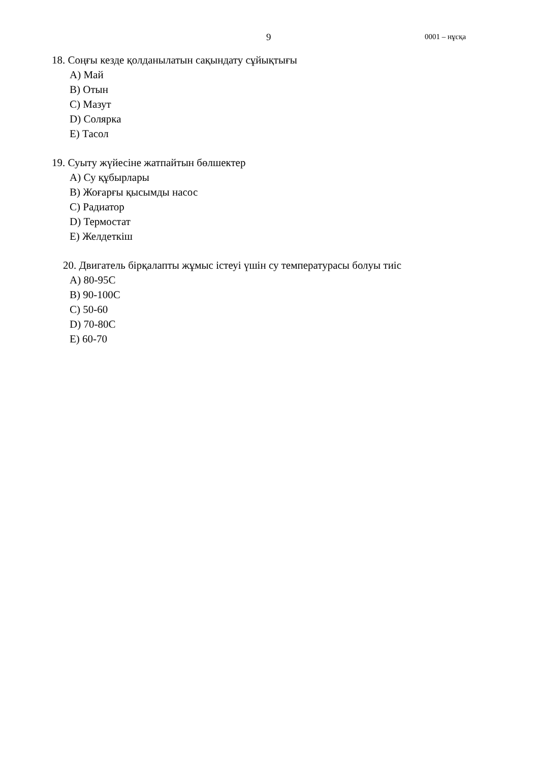9 0001 – нұсқа
18. Соңғы кезде қолданылатын сақындату сұйықтығы
A) Май
B) Отын
C) Мазут
D) Солярка
E) Тасол
19. Суыту жүйесіне жатпайтын бөлшектер
A) Су құбырлары
B) Жоғарғы қысымды насос
C) Радиатор
D) Термостат
E) Желдеткіш
20. Двигатель бірқалапты жұмыс істеуі үшін су температурасы болуы тиіс
A) 80-95C
B) 90-100C
C) 50-60
D) 70-80C
E) 60-70